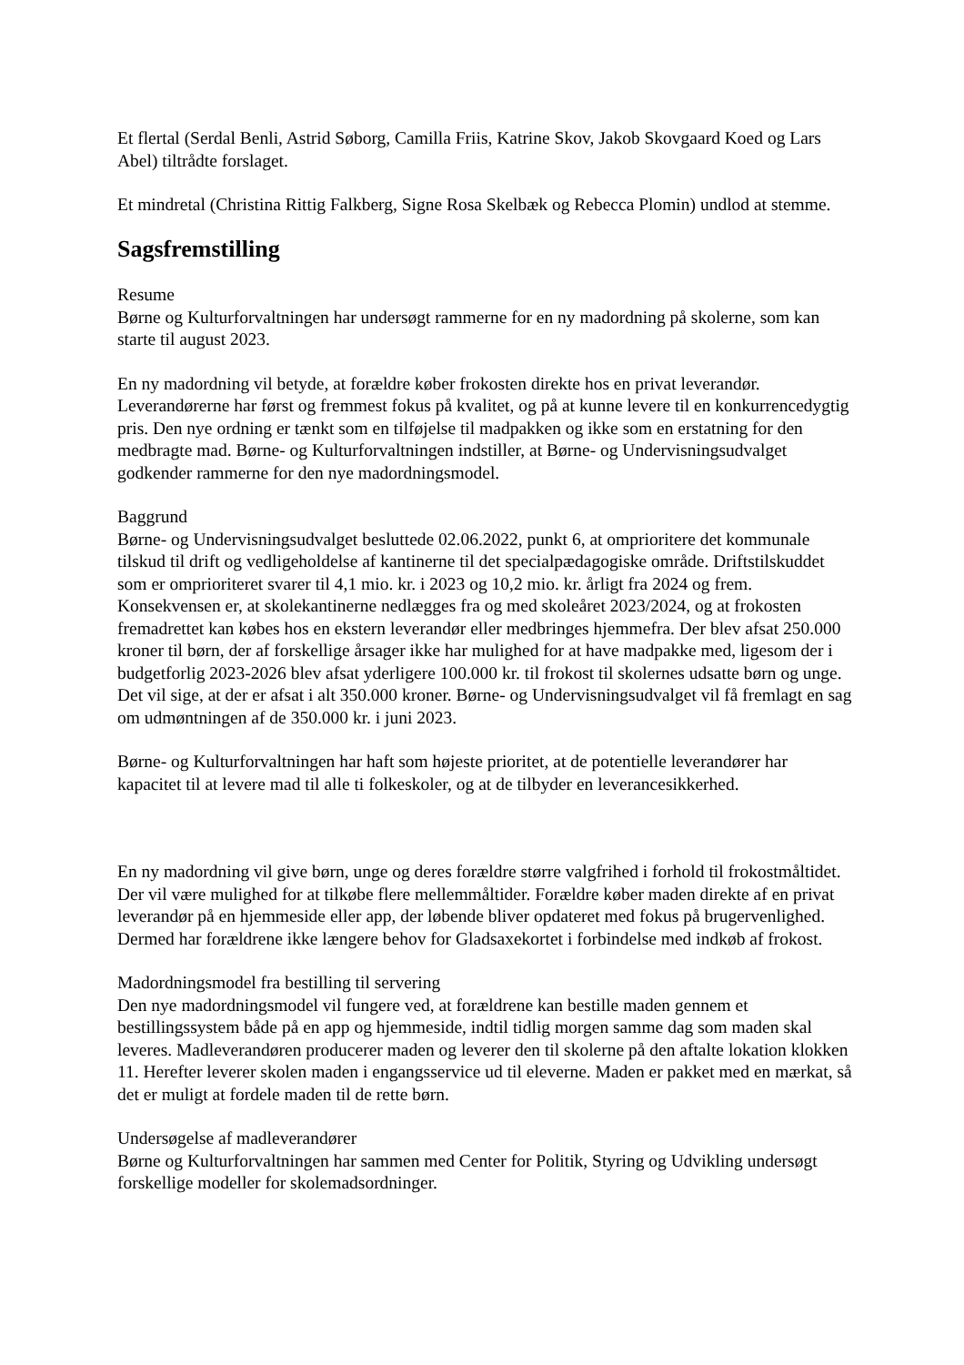Et flertal (Serdal Benli, Astrid Søborg, Camilla Friis, Katrine Skov, Jakob Skovgaard Koed og Lars Abel) tiltrådte forslaget.
Et mindretal (Christina Rittig Falkberg, Signe Rosa Skelbæk og Rebecca Plomin) undlod at stemme.
Sagsfremstilling
Resume
Børne og Kulturforvaltningen har undersøgt rammerne for en ny madordning på skolerne, som kan starte til august 2023.
En ny madordning vil betyde, at forældre køber frokosten direkte hos en privat leverandør. Leverandørerne har først og fremmest fokus på kvalitet, og på at kunne levere til en konkurrencedygtig pris. Den nye ordning er tænkt som en tilføjelse til madpakken og ikke som en erstatning for den medbragte mad. Børne- og Kulturforvaltningen indstiller, at Børne- og Undervisningsudvalget godkender rammerne for den nye madordningsmodel.
Baggrund
Børne- og Undervisningsudvalget besluttede 02.06.2022, punkt 6, at omprioritere det kommunale tilskud til drift og vedligeholdelse af kantinerne til det specialpædagogiske område. Driftstilskuddet som er omprioriteret svarer til 4,1 mio. kr. i 2023 og 10,2 mio. kr. årligt fra 2024 og frem. Konsekvensen er, at skolekantinerne nedlægges fra og med skoleåret 2023/2024, og at frokosten fremadrettet kan købes hos en ekstern leverandør eller medbringes hjemmefra. Der blev afsat 250.000 kroner til børn, der af forskellige årsager ikke har mulighed for at have madpakke med, ligesom der i budgetforlig 2023-2026 blev afsat yderligere 100.000 kr. til frokost til skolernes udsatte børn og unge. Det vil sige, at der er afsat i alt 350.000 kroner. Børne- og Undervisningsudvalget vil få fremlagt en sag om udmøntningen af de 350.000 kr. i juni 2023.
Børne- og Kulturforvaltningen har haft som højeste prioritet, at de potentielle leverandører har kapacitet til at levere mad til alle ti folkeskoler, og at de tilbyder en leverancesikkerhed.
En ny madordning vil give børn, unge og deres forældre større valgfrihed i forhold til frokostmåltidet. Der vil være mulighed for at tilkøbe flere mellemmåltider. Forældre køber maden direkte af en privat leverandør på en hjemmeside eller app, der løbende bliver opdateret med fokus på brugervenlighed. Dermed har forældrene ikke længere behov for Gladsaxekortet i forbindelse med indkøb af frokost.
Madordningsmodel fra bestilling til servering
Den nye madordningsmodel vil fungere ved, at forældrene kan bestille maden gennem et bestillingssystem både på en app og hjemmeside, indtil tidlig morgen samme dag som maden skal leveres. Madleverandøren producerer maden og leverer den til skolerne på den aftalte lokation klokken 11. Herefter leverer skolen maden i engangsservice ud til eleverne. Maden er pakket med en mærkat, så det er muligt at fordele maden til de rette børn.
Undersøgelse af madleverandører
Børne og Kulturforvaltningen har sammen med Center for Politik, Styring og Udvikling undersøgt forskellige modeller for skolemadsordninger.